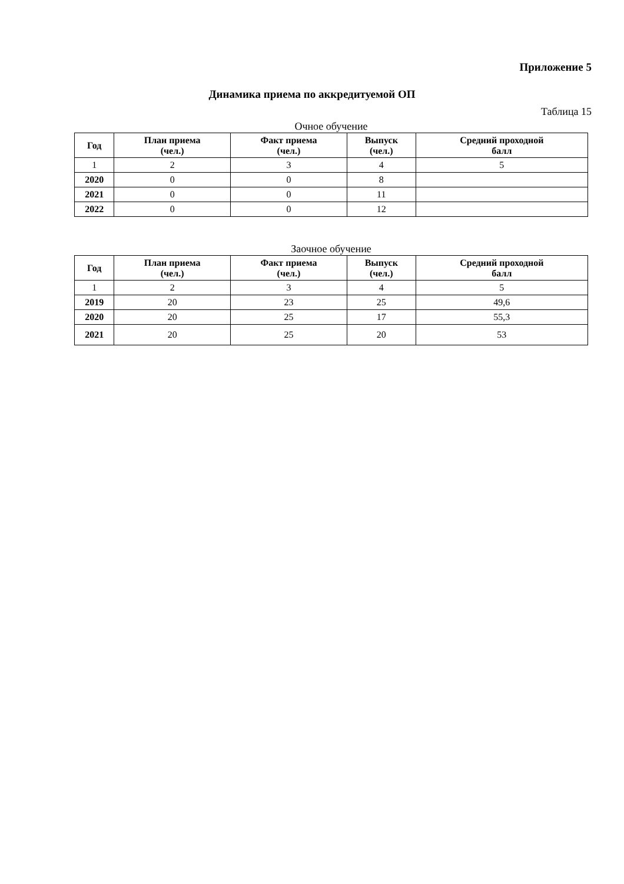Приложение 5
Динамика приема по аккредитуемой ОП
Таблица 15
Очное обучение
| Год | План приема (чел.) | Факт приема (чел.) | Выпуск (чел.) | Средний проходной балл |
| --- | --- | --- | --- | --- |
| 1 | 2 | 3 | 4 | 5 |
| 2020 | 0 | 0 | 8 | |
| 2021 | 0 | 0 | 11 | |
| 2022 | 0 | 0 | 12 | |
Заочное обучение
| Год | План приема (чел.) | Факт приема (чел.) | Выпуск (чел.) | Средний проходной балл |
| --- | --- | --- | --- | --- |
| 1 | 2 | 3 | 4 | 5 |
| 2019 | 20 | 23 | 25 | 49,6 |
| 2020 | 20 | 25 | 17 | 55,3 |
| 2021 | 20 | 25 | 20 | 53 |